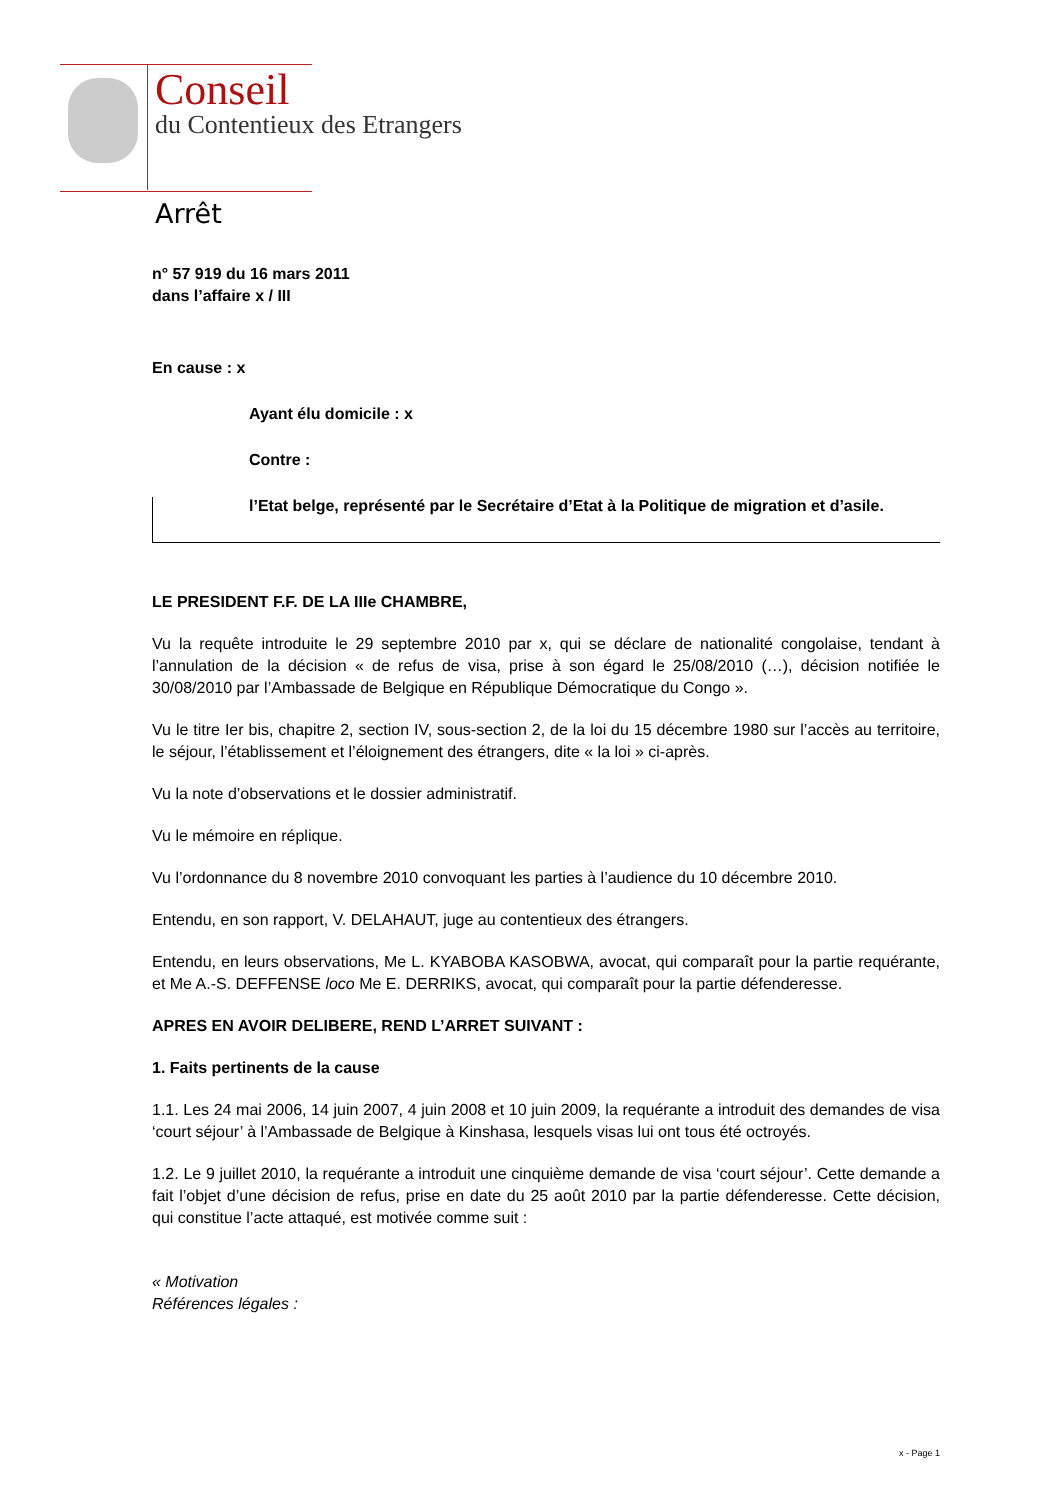Conseil
du Contentieux des Etrangers
Arrêt
n° 57 919 du 16 mars 2011
dans l’affaire x / III
En cause : x
Ayant élu domicile : x
Contre :
l’Etat belge, représenté par le Secrétaire d’Etat à la Politique de migration et d’asile.
LE PRESIDENT F.F. DE LA IIIe CHAMBRE,
Vu la requête introduite le 29 septembre 2010 par x, qui se déclare de nationalité congolaise, tendant à l’annulation de la décision « de refus de visa, prise à son égard le 25/08/2010 (…), décision notifiée le 30/08/2010 par l’Ambassade de Belgique en République Démocratique du Congo ».
Vu le titre Ier bis, chapitre 2, section IV, sous-section 2, de la loi du 15 décembre 1980 sur l’accès au territoire, le séjour, l’établissement et l’éloignement des étrangers, dite « la loi » ci-après.
Vu la note d’observations et le dossier administratif.
Vu le mémoire en réplique.
Vu l’ordonnance du 8 novembre 2010 convoquant les parties à l’audience du 10 décembre 2010.
Entendu, en son rapport, V. DELAHAUT, juge au contentieux des étrangers.
Entendu, en leurs observations, Me L. KYABOBA KASOBWA, avocat, qui comparaît pour la partie requérante, et Me A.-S. DEFFENSE loco Me E. DERRIKS, avocat, qui comparaît pour la partie défenderesse.
APRES EN AVOIR DELIBERE, REND L’ARRET SUIVANT :
1. Faits pertinents de la cause
1.1. Les 24 mai 2006, 14 juin 2007, 4 juin 2008 et 10 juin 2009, la requérante a introduit des demandes de visa ‘court séjour’ à l’Ambassade de Belgique à Kinshasa, lesquels visas lui ont tous été octroyés.
1.2. Le 9 juillet 2010, la requérante a introduit une cinquième demande de visa ‘court séjour’. Cette demande a fait l’objet d’une décision de refus, prise en date du 25 août 2010 par la partie défenderesse. Cette décision, qui constitue l’acte attaqué, est motivée comme suit :
« Motivation
Références légales :
x - Page 1